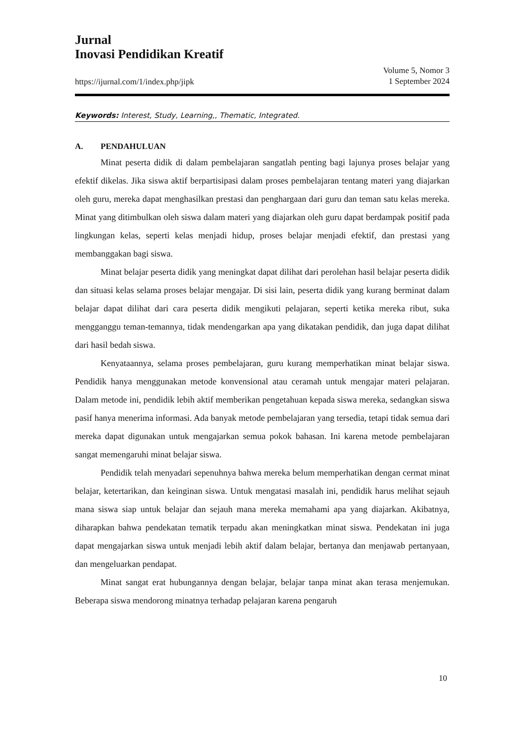Jurnal
Inovasi Pendidikan Kreatif
https://ijurnal.com/1/index.php/jipk
Volume 5, Nomor 3
1 September 2024
Keywords: Interest, Study, Learning,, Thematic, Integrated.
A. PENDAHULUAN
Minat peserta didik di dalam pembelajaran sangatlah penting bagi lajunya proses belajar yang efektif dikelas. Jika siswa aktif berpartisipasi dalam proses pembelajaran tentang materi yang diajarkan oleh guru, mereka dapat menghasilkan prestasi dan penghargaan dari guru dan teman satu kelas mereka. Minat yang ditimbulkan oleh siswa dalam materi yang diajarkan oleh guru dapat berdampak positif pada lingkungan kelas, seperti kelas menjadi hidup, proses belajar menjadi efektif, dan prestasi yang membanggakan bagi siswa.
Minat belajar peserta didik yang meningkat dapat dilihat dari perolehan hasil belajar peserta didik dan situasi kelas selama proses belajar mengajar. Di sisi lain, peserta didik yang kurang berminat dalam belajar dapat dilihat dari cara peserta didik mengikuti pelajaran, seperti ketika mereka ribut, suka mengganggu teman-temannya, tidak mendengarkan apa yang dikatakan pendidik, dan juga dapat dilihat dari hasil bedah siswa.
Kenyataannya, selama proses pembelajaran, guru kurang memperhatikan minat belajar siswa. Pendidik hanya menggunakan metode konvensional atau ceramah untuk mengajar materi pelajaran. Dalam metode ini, pendidik lebih aktif memberikan pengetahuan kepada siswa mereka, sedangkan siswa pasif hanya menerima informasi. Ada banyak metode pembelajaran yang tersedia, tetapi tidak semua dari mereka dapat digunakan untuk mengajarkan semua pokok bahasan. Ini karena metode pembelajaran sangat memengaruhi minat belajar siswa.
Pendidik telah menyadari sepenuhnya bahwa mereka belum memperhatikan dengan cermat minat belajar, ketertarikan, dan keinginan siswa. Untuk mengatasi masalah ini, pendidik harus melihat sejauh mana siswa siap untuk belajar dan sejauh mana mereka memahami apa yang diajarkan. Akibatnya, diharapkan bahwa pendekatan tematik terpadu akan meningkatkan minat siswa. Pendekatan ini juga dapat mengajarkan siswa untuk menjadi lebih aktif dalam belajar, bertanya dan menjawab pertanyaan, dan mengeluarkan pendapat.
Minat sangat erat hubungannya dengan belajar, belajar tanpa minat akan terasa menjemukan. Beberapa siswa mendorong minatnya terhadap pelajaran karena pengaruh
10